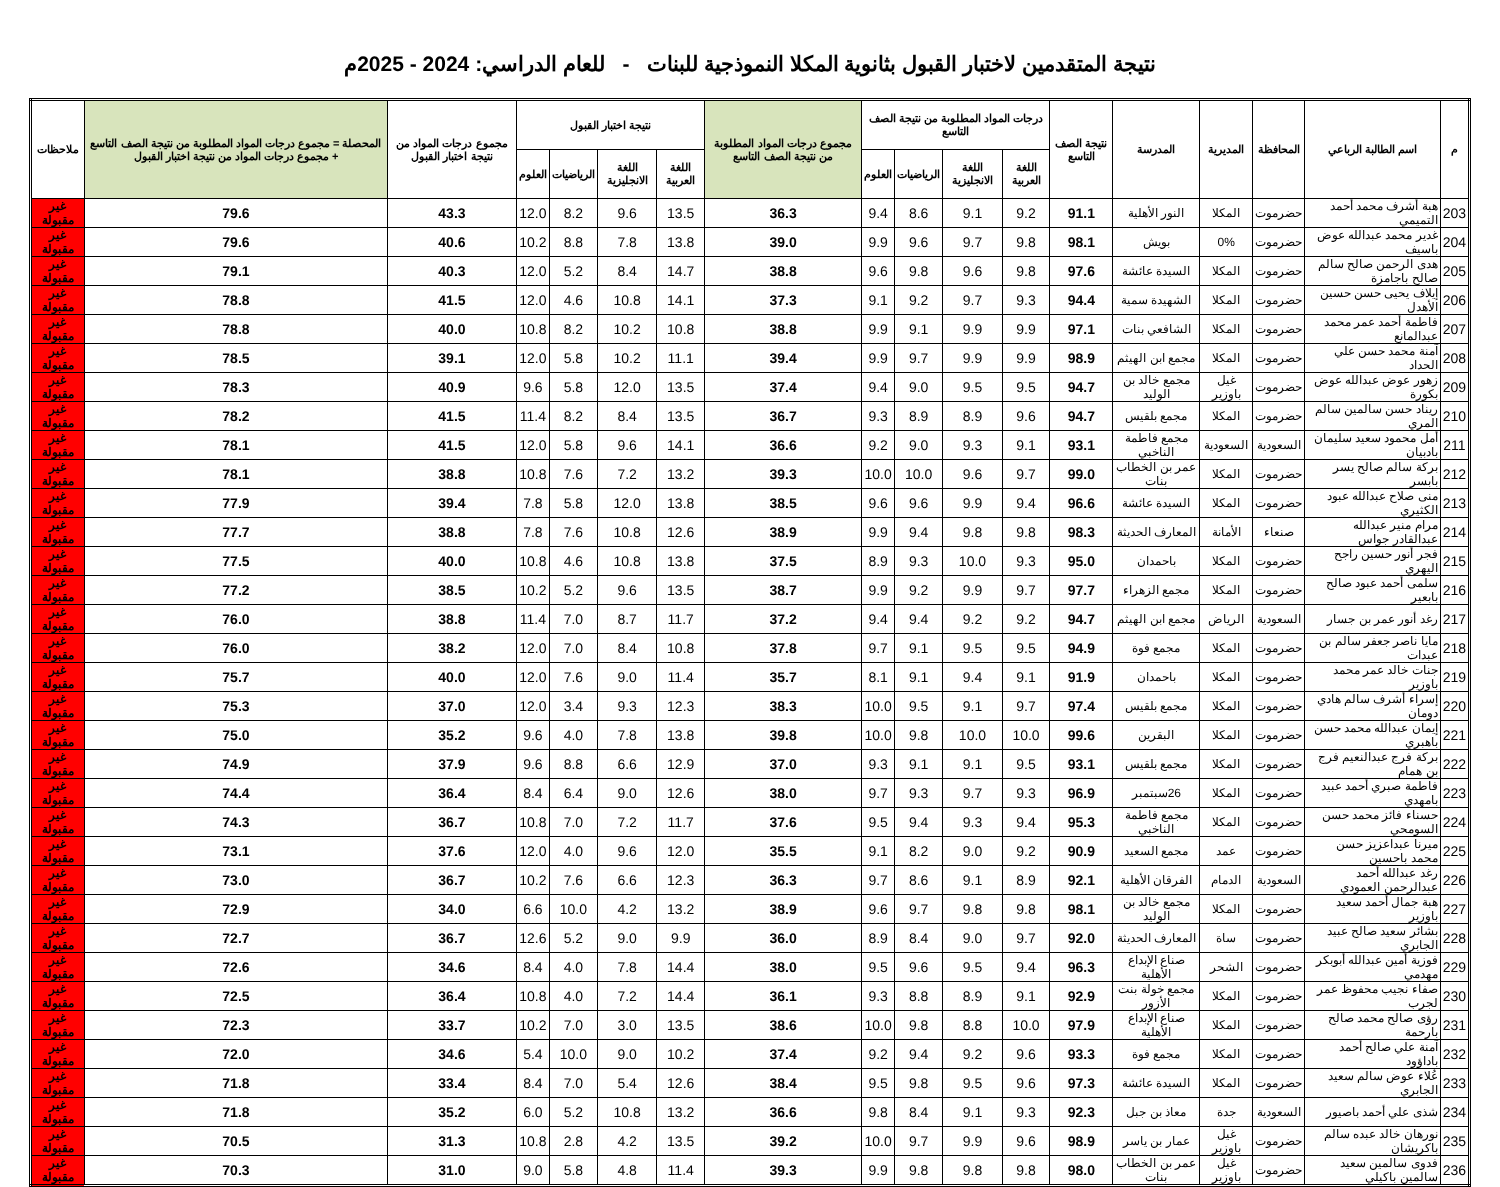نتيجة المتقدمين لاختبار القبول بثانوية المكلا النموذجية للبنات - للعام الدراسي: 2024 - 2025م
| م | اسم الطالبة الرباعي | المحافظة | المديرية | المدرسة | نتيجة الصف التاسع | درجات المواد المطلوبة من نتيجة الصف التاسع | | | | مجموع درجات المواد المطلوبة من نتيجة الصف التاسع | نتيجة اختبار القبول | | | | مجموع درجات المواد من نتيجة اختبار القبول | المحصلة = مجموع درجات المواد المطلوبة من نتيجة الصف التاسع + مجموع درجات المواد من نتيجة اختبار القبول | ملاحظات |
| --- | --- | --- | --- | --- | --- | --- | --- | --- | --- | --- | --- | --- | --- | --- | --- | --- | --- |
| | | | | | | اللغة العربية | اللغة الانجليزية | الرياضيات | العلوم | | اللغة العربية | اللغة الانجليزية | الرياضيات | العلوم | | | |
| 203 | هبة أشرف محمد أحمد التميمي | حضرموت | المكلا | النور الأهلية | 91.1 | 9.2 | 9.1 | 8.6 | 9.4 | 36.3 | 13.5 | 9.6 | 8.2 | 12.0 | 43.3 | 79.6 | غير مقبولة |
| 204 | غدير محمد عبدالله عوض باسيف | حضرموت | 0% | بويش | 98.1 | 9.8 | 9.7 | 9.6 | 9.9 | 39.0 | 13.8 | 7.8 | 8.8 | 10.2 | 40.6 | 79.6 | غير مقبولة |
| 205 | هدى الرحمن صالح سالم صالح باجامزة | حضرموت | المكلا | السيدة عائشة | 97.6 | 9.8 | 9.6 | 9.8 | 9.6 | 38.8 | 14.7 | 8.4 | 5.2 | 12.0 | 40.3 | 79.1 | غير مقبولة |
| 206 | إيلاف يحيى حسن حسين الأهدل | حضرموت | المكلا | الشهيدة سمية | 94.4 | 9.3 | 9.7 | 9.2 | 9.1 | 37.3 | 14.1 | 10.8 | 4.6 | 12.0 | 41.5 | 78.8 | غير مقبولة |
| 207 | فاطمة أحمد عمر محمد عبدالمانع | حضرموت | المكلا | الشافعي بنات | 97.1 | 9.9 | 9.9 | 9.1 | 9.9 | 38.8 | 10.8 | 10.2 | 8.2 | 10.8 | 40.0 | 78.8 | غير مقبولة |
| 208 | آمنة محمد حسن علي الحداد | حضرموت | المكلا | مجمع ابن الهيثم | 98.9 | 9.9 | 9.9 | 9.7 | 9.9 | 39.4 | 11.1 | 10.2 | 5.8 | 12.0 | 39.1 | 78.5 | غير مقبولة |
| 209 | زهور عوض عبدالله عوض بكورة | حضرموت | غيل باوزير | مجمع خالد بن الوليد | 94.7 | 9.5 | 9.5 | 9.0 | 9.4 | 37.4 | 13.5 | 12.0 | 5.8 | 9.6 | 40.9 | 78.3 | غير مقبولة |
| 210 | ريناد حسن سالمين سالم المري | حضرموت | المكلا | مجمع بلقيس | 94.7 | 9.6 | 8.9 | 8.9 | 9.3 | 36.7 | 13.5 | 8.4 | 8.2 | 11.4 | 41.5 | 78.2 | غير مقبولة |
| 211 | أمل محمود سعيد سليمان بادبيان | السعودية | السعودية | مجمع فاطمة الناخبي | 93.1 | 9.1 | 9.3 | 9.0 | 9.2 | 36.6 | 14.1 | 9.6 | 5.8 | 12.0 | 41.5 | 78.1 | غير مقبولة |
| 212 | بركة سالم صالح يسر بابسر | حضرموت | المكلا | عمر بن الخطاب بنات | 99.0 | 9.7 | 9.6 | 10.0 | 10.0 | 39.3 | 13.2 | 7.2 | 7.6 | 10.8 | 38.8 | 78.1 | غير مقبولة |
| 213 | منى صلاح عبدالله عبود الكثيري | حضرموت | المكلا | السيدة عائشة | 96.6 | 9.4 | 9.9 | 9.6 | 9.6 | 38.5 | 13.8 | 12.0 | 5.8 | 7.8 | 39.4 | 77.9 | غير مقبولة |
| 214 | مرام منير عبدالله عبدالقادر جواس | صنعاء | الأمانة | المعارف الحديثة | 98.3 | 9.8 | 9.8 | 9.4 | 9.9 | 38.9 | 12.6 | 10.8 | 7.6 | 7.8 | 38.8 | 77.7 | غير مقبولة |
| 215 | فجر أنور حسين راجح اليهري | حضرموت | المكلا | باحمدان | 95.0 | 9.3 | 10.0 | 9.3 | 8.9 | 37.5 | 13.8 | 10.8 | 4.6 | 10.8 | 40.0 | 77.5 | غير مقبولة |
| 216 | سلمى أحمد عبود صالح بابعير | حضرموت | المكلا | مجمع الزهراء | 97.7 | 9.7 | 9.9 | 9.2 | 9.9 | 38.7 | 13.5 | 9.6 | 5.2 | 10.2 | 38.5 | 77.2 | غير مقبولة |
| 217 | رغد أنور عمر بن جسار | السعودية | الرياض | مجمع ابن الهيثم | 94.7 | 9.2 | 9.2 | 9.4 | 9.4 | 37.2 | 11.7 | 8.7 | 7.0 | 11.4 | 38.8 | 76.0 | غير مقبولة |
| 218 | مايا ناصر جعفر سالم بن عبدات | حضرموت | المكلا | مجمع فوة | 94.9 | 9.5 | 9.5 | 9.1 | 9.7 | 37.8 | 10.8 | 8.4 | 7.0 | 12.0 | 38.2 | 76.0 | غير مقبولة |
| 219 | جنات خالد عمر محمد باوزير | حضرموت | المكلا | باحمدان | 91.9 | 9.1 | 9.4 | 9.1 | 8.1 | 35.7 | 11.4 | 9.0 | 7.6 | 12.0 | 40.0 | 75.7 | غير مقبولة |
| 220 | إسراء أشرف سالم هادي دومان | حضرموت | المكلا | مجمع بلقيس | 97.4 | 9.7 | 9.1 | 9.5 | 10.0 | 38.3 | 12.3 | 9.3 | 3.4 | 12.0 | 37.0 | 75.3 | غير مقبولة |
| 221 | إيمان عبدالله محمد حسن باهبري | حضرموت | المكلا | البقرين | 99.6 | 10.0 | 10.0 | 9.8 | 10.0 | 39.8 | 13.8 | 7.8 | 4.0 | 9.6 | 35.2 | 75.0 | غير مقبولة |
| 222 | بركة فرج عبدالنعيم فرج بن همام | حضرموت | المكلا | مجمع بلقيس | 93.1 | 9.5 | 9.1 | 9.1 | 9.3 | 37.0 | 12.9 | 6.6 | 8.8 | 9.6 | 37.9 | 74.9 | غير مقبولة |
| 223 | فاطمة صبري أحمد عبيد بامهدي | حضرموت | المكلا | 26سبتمبر | 96.9 | 9.3 | 9.7 | 9.3 | 9.7 | 38.0 | 12.6 | 9.0 | 6.4 | 8.4 | 36.4 | 74.4 | غير مقبولة |
| 224 | حسناء فائز محمد حسن السومحي | حضرموت | المكلا | مجمع فاطمة الناخبي | 95.3 | 9.4 | 9.3 | 9.4 | 9.5 | 37.6 | 11.7 | 7.2 | 7.0 | 10.8 | 36.7 | 74.3 | غير مقبولة |
| 225 | ميرنا عبداعزيز حسن محمد باحسين | حضرموت | عمد | مجمع السعيد | 90.9 | 9.2 | 9.0 | 8.2 | 9.1 | 35.5 | 12.0 | 9.6 | 4.0 | 12.0 | 37.6 | 73.1 | غير مقبولة |
| 226 | رغد عبدالله أحمد عبدالرحمن العمودي | السعودية | الدمام | الفرقان الأهلية | 92.1 | 8.9 | 9.1 | 8.6 | 9.7 | 36.3 | 12.3 | 6.6 | 7.6 | 10.2 | 36.7 | 73.0 | غير مقبولة |
| 227 | هبة جمال أحمد سعيد باوزير | حضرموت | المكلا | مجمع خالد بن الوليد | 98.1 | 9.8 | 9.8 | 9.7 | 9.6 | 38.9 | 13.2 | 4.2 | 10.0 | 6.6 | 34.0 | 72.9 | غير مقبولة |
| 228 | بشائر سعيد صالح عبيد الجابري | حضرموت | ساة | المعارف الحديثة | 92.0 | 9.7 | 9.0 | 8.4 | 8.9 | 36.0 | 9.9 | 9.0 | 5.2 | 12.6 | 36.7 | 72.7 | غير مقبولة |
| 229 | فوزية أمين عبدالله أبوبكر مهدمي | حضرموت | الشحر | صناع الإبداع الأهلية | 96.3 | 9.4 | 9.5 | 9.6 | 9.5 | 38.0 | 14.4 | 7.8 | 4.0 | 8.4 | 34.6 | 72.6 | غير مقبولة |
| 230 | صفاء نجيب محفوظ عمر لجرب | حضرموت | المكلا | مجمع خولة بنت الأزور | 92.9 | 9.1 | 8.9 | 8.8 | 9.3 | 36.1 | 14.4 | 7.2 | 4.0 | 10.8 | 36.4 | 72.5 | غير مقبولة |
| 231 | رؤى صالح محمد صالح بارحمة | حضرموت | المكلا | صناع الإبداع الأهلية | 97.9 | 10.0 | 8.8 | 9.8 | 10.0 | 38.6 | 13.5 | 3.0 | 7.0 | 10.2 | 33.7 | 72.3 | غير مقبولة |
| 232 | آمنة علي صالح أحمد باداؤود | حضرموت | المكلا | مجمع فوة | 93.3 | 9.6 | 9.2 | 9.4 | 9.2 | 37.4 | 10.2 | 9.0 | 10.0 | 5.4 | 34.6 | 72.0 | غير مقبولة |
| 233 | عُلاء عوض سالم سعيد الجابري | حضرموت | المكلا | السيدة عائشة | 97.3 | 9.6 | 9.5 | 9.8 | 9.5 | 38.4 | 12.6 | 5.4 | 7.0 | 8.4 | 33.4 | 71.8 | غير مقبولة |
| 234 | شذى علي أحمد باصيور | السعودية | جدة | معاذ بن جبل | 92.3 | 9.3 | 9.1 | 8.4 | 9.8 | 36.6 | 13.2 | 10.8 | 5.2 | 6.0 | 35.2 | 71.8 | غير مقبولة |
| 235 | نورهان خالد عبده سالم باكريشان | حضرموت | غيل باوزير | عمار بن ياسر | 98.9 | 9.6 | 9.9 | 9.7 | 10.0 | 39.2 | 13.5 | 4.2 | 2.8 | 10.8 | 31.3 | 70.5 | غير مقبولة |
| 236 | فدوى سالمين سعيد سالمين باكيلي | حضرموت | غيل باوزير | عمر بن الخطاب بنات | 98.0 | 9.8 | 9.8 | 9.8 | 9.9 | 39.3 | 11.4 | 4.8 | 5.8 | 9.0 | 31.0 | 70.3 | غير مقبولة |